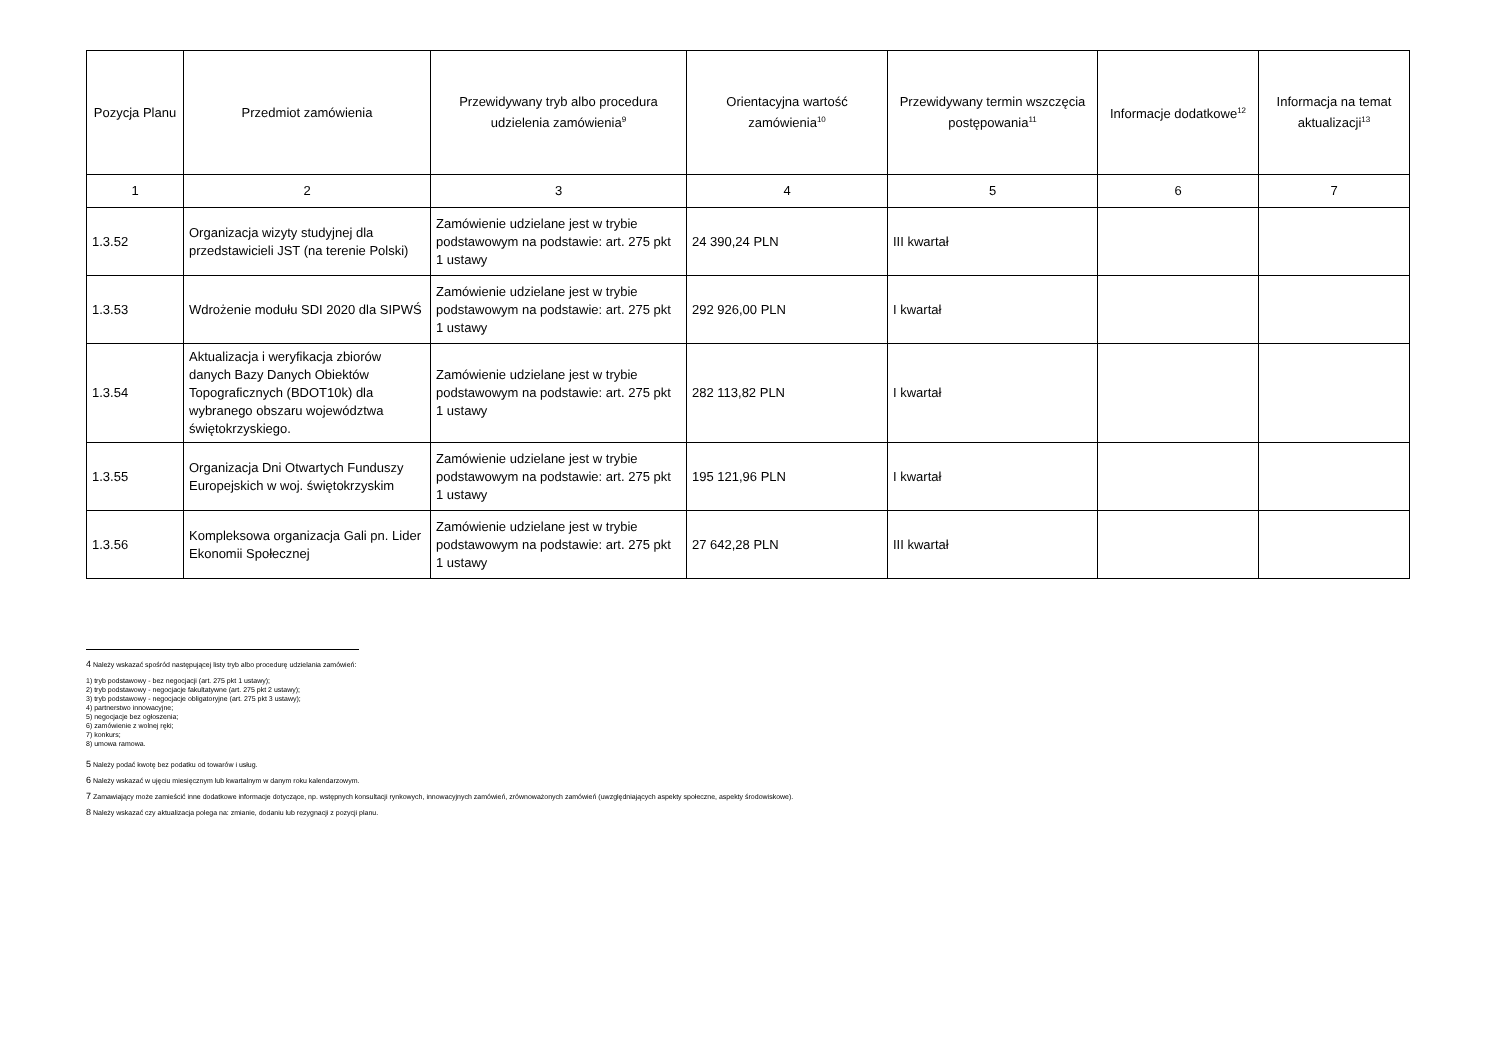| Pozycja Planu | Przedmiot zamówienia | Przewidywany tryb albo procedura udzielenia zamówienia<sup>9</sup> | Orientacyjna wartość zamówienia<sup>10</sup> | Przewidywany termin wszczęcia postępowania<sup>11</sup> | Informacje dodatkowe<sup>12</sup> | Informacja na temat aktualizacji<sup>13</sup> |
| --- | --- | --- | --- | --- | --- | --- |
| 1 | 2 | 3 | 4 | 5 | 6 | 7 |
| 1.3.52 | Organizacja wizyty studyjnej dla przedstawicieli JST (na terenie Polski) | Zamówienie udzielane jest w trybie podstawowym na podstawie: art. 275 pkt 1 ustawy | 24 390,24 PLN | III kwartał | | |
| 1.3.53 | Wdrożenie modułu SDI 2020 dla SIPWŚ | Zamówienie udzielane jest w trybie podstawowym na podstawie: art. 275 pkt 1 ustawy | 292 926,00 PLN | I kwartał | | |
| 1.3.54 | Aktualizacja i weryfikacja zbiorów danych Bazy Danych Obiektów Topograficznych (BDOT10k) dla wybranego obszaru województwa świętokrzyskiego. | Zamówienie udzielane jest w trybie podstawowym na podstawie: art. 275 pkt 1 ustawy | 282 113,82 PLN | I kwartał | | |
| 1.3.55 | Organizacja Dni Otwartych Funduszy Europejskich w woj. świętokrzyskim | Zamówienie udzielane jest w trybie podstawowym na podstawie: art. 275 pkt 1 ustawy | 195 121,96 PLN | I kwartał | | |
| 1.3.56 | Kompleksowa organizacja Gali pn. Lider Ekonomii Społecznej | Zamówienie udzielane jest w trybie podstawowym na podstawie: art. 275 pkt 1 ustawy | 27 642,28 PLN | III kwartał | | |
4 Należy wskazać spośród następującej listy tryb albo procedurę udzielania zamówień:
1) tryb podstawowy - bez negocjacji (art. 275 pkt 1 ustawy);
2) tryb podstawowy - negocjacje fakultatywne (art. 275 pkt 2 ustawy);
3) tryb podstawowy - negocjacje obligatoryjne (art. 275 pkt 3 ustawy);
4) partnerstwo innowacyjne;
5) negocjacje bez ogłoszenia;
6) zamówienie z wolnej ręki;
7) konkurs;
8) umowa ramowa.
5 Należy podać kwotę bez podatku od towarów i usług.
6 Należy wskazać w ujęciu miesięcznym lub kwartalnym w danym roku kalendarzowym.
7 Zamawiający może zamieścić inne dodatkowe informacje dotyczące, np. wstępnych konsultacji rynkowych, innowacyjnych zamówień, zrównoważonych zamówień (uwzględniających aspekty społeczne, aspekty środowiskowe).
8 Należy wskazać czy aktualizacja polega na: zmianie, dodaniu lub rezygnacji z pozycji planu.